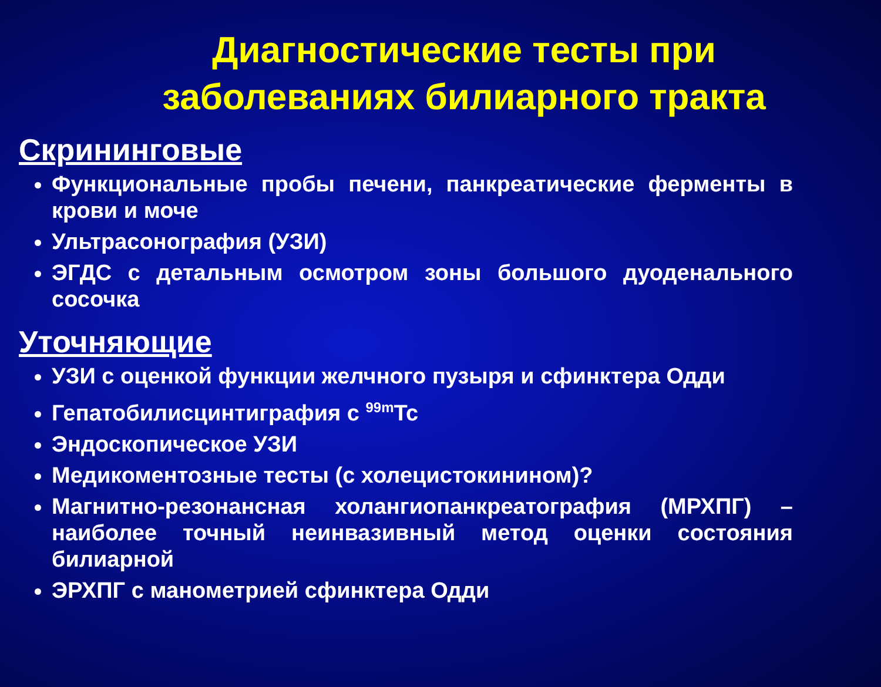Диагностические тесты при заболеваниях билиарного тракта
Скрининговые
Функциональные пробы печени, панкреатические ферменты в крови и моче
Ультрасонография (УЗИ)
ЭГДС с детальным осмотром зоны большого дуоденального сосочка
Уточняющие
УЗИ с оценкой функции желчного пузыря и сфинктера Одди
Гепатобилисцинтиграфия с <sup>99m</sup>Tc
Эндоскопическое УЗИ
Медикоментозные тесты (с холецистокинином)?
Магнитно-резонансная холангиопанкреатография (МРХПГ) – наиболее точный неинвазивный метод оценки состояния билиарной
ЭРХПГ с манометрией сфинктера Одди